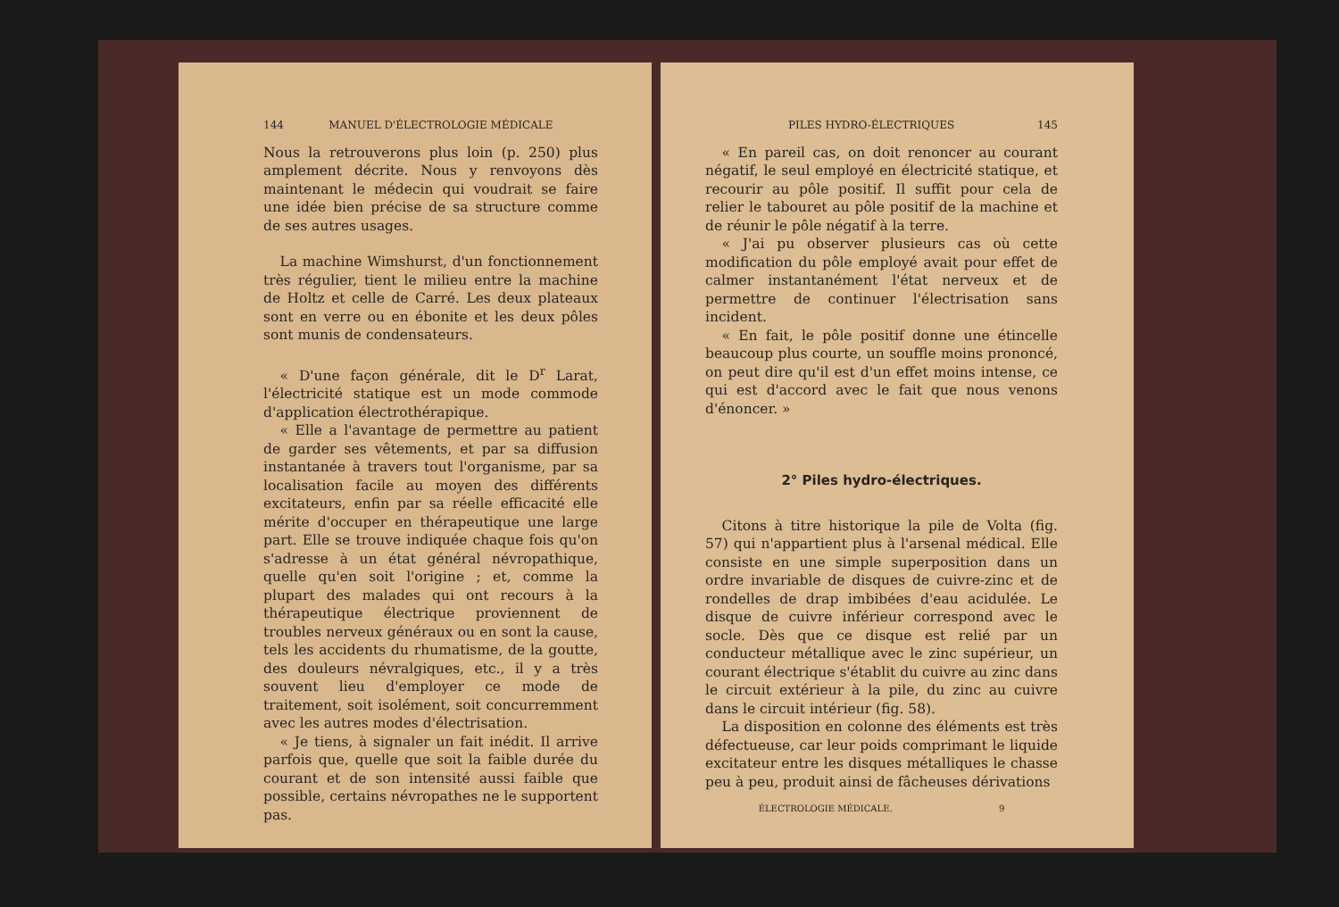144 MANUEL D'ÉLECTROLOGIE MÉDICALE
Nous la retrouverons plus loin (p. 250) plus amplement décrite. Nous y renvoyons dès maintenant le médecin qui voudrait se faire une idée bien précise de sa structure comme de ses autres usages.
La machine Wimshurst, d'un fonctionnement très régulier, tient le milieu entre la machine de Holtz et celle de Carré. Les deux plateaux sont en verre ou en ébonite et les deux pôles sont munis de condensateurs.
« D'une façon générale, dit le D<sup>r</sup> Larat, l'électricité statique est un mode commode d'application électrothérapique.
« Elle a l'avantage de permettre au patient de garder ses vêtements, et par sa diffusion instantanée à travers tout l'organisme, par sa localisation facile au moyen des différents excitateurs, enfin par sa réelle efficacité elle mérite d'occuper en thérapeutique une large part. Elle se trouve indiquée chaque fois qu'on s'adresse à un état général névropathique, quelle qu'en soit l'origine ; et, comme la plupart des malades qui ont recours à la thérapeutique électrique proviennent de troubles nerveux généraux ou en sont la cause, tels les accidents du rhumatisme, de la goutte, des douleurs névralgiques, etc., il y a très souvent lieu d'employer ce mode de traitement, soit isolément, soit concurremment avec les autres modes d'électrisation.
« Je tiens, à signaler un fait inédit. Il arrive parfois que, quelle que soit la faible durée du courant et de son intensité aussi faible que possible, certains névropathes ne le supportent pas.
PILES HYDRO-ÉLECTRIQUES 145
« En pareil cas, on doit renoncer au courant négatif, le seul employé en électricité statique, et recourir au pôle positif. Il suffit pour cela de relier le tabouret au pôle positif de la machine et de réunir le pôle négatif à la terre.
« J'ai pu observer plusieurs cas où cette modification du pôle employé avait pour effet de calmer instantanément l'état nerveux et de permettre de continuer l'électrisation sans incident.
« En fait, le pôle positif donne une étincelle beaucoup plus courte, un souffle moins prononcé, on peut dire qu'il est d'un effet moins intense, ce qui est d'accord avec le fait que nous venons d'énoncer. »
2° Piles hydro-électriques.
Citons à titre historique la pile de Volta (fig. 57) qui n'appartient plus à l'arsenal médical. Elle consiste en une simple superposition dans un ordre invariable de disques de cuivre-zinc et de rondelles de drap imbibées d'eau acidulée. Le disque de cuivre inférieur correspond avec le socle. Dès que ce disque est relié par un conducteur métallique avec le zinc supérieur, un courant électrique s'établit du cuivre au zinc dans le circuit extérieur à la pile, du zinc au cuivre dans le circuit intérieur (fig. 58).
La disposition en colonne des éléments est très défectueuse, car leur poids comprimant le liquide excitateur entre les disques métalliques le chasse peu à peu, produit ainsi de fâcheuses dérivations
ÉLECTROLOGIE MÉDICALE. 9